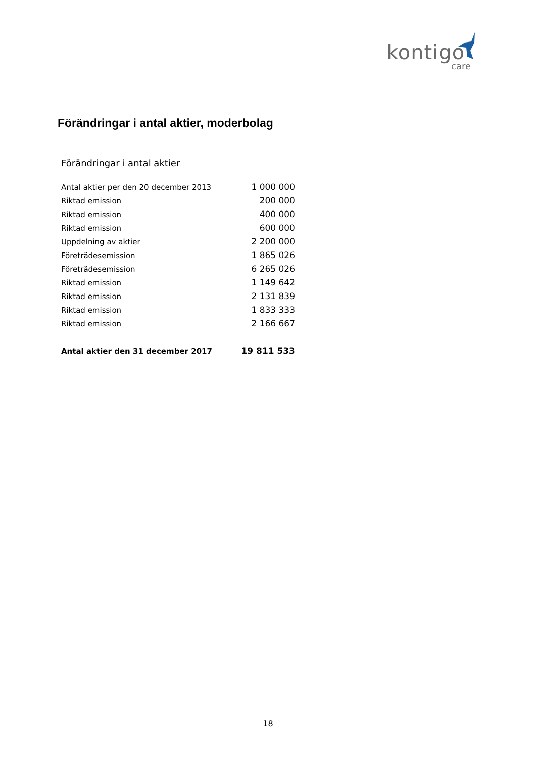kontigo
care
Förändringar i antal aktier, moderbolag
Förändringar i antal aktier
| Antal aktier per den 20 december 2013 | 1 000 000 |
| Riktad emission | 200 000 |
| Riktad emission | 400 000 |
| Riktad emission | 600 000 |
| Uppdelning av aktier | 2 200 000 |
| Företrädesemission | 1 865 026 |
| Företrädesemission | 6 265 026 |
| Riktad emission | 1 149 642 |
| Riktad emission | 2 131 839 |
| Riktad emission | 1 833 333 |
| Riktad emission | 2 166 667 |
| Antal aktier den 31 december 2017 | 19 811 533 |
18